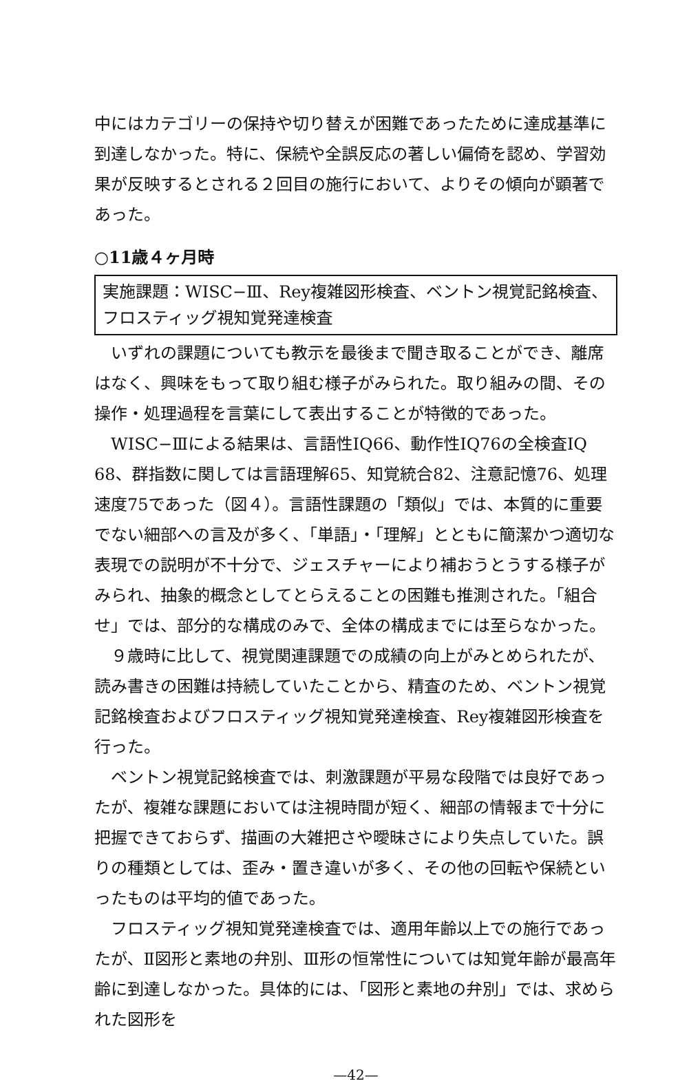中にはカテゴリーの保持や切り替えが困難であったために達成基準に到達しなかった。特に、保続や全誤反応の著しい偏倚を認め、学習効果が反映するとされる２回目の施行において、よりその傾向が顕著であった。
○11歳４ヶ月時
実施課題：WISC−Ⅲ、Rey複雑図形検査、ベントン視覚記銘検査、フロスティッグ視知覚発達検査
いずれの課題についても教示を最後まで聞き取ることができ、離席はなく、興味をもって取り組む様子がみられた。取り組みの間、その操作・処理過程を言葉にして表出することが特徴的であった。
WISC−Ⅲによる結果は、言語性IQ66、動作性IQ76の全検査IQ 68、群指数に関しては言語理解65、知覚統合82、注意記憶76、処理速度75であった（図４）。言語性課題の「類似」では、本質的に重要でない細部への言及が多く、「単語」・「理解」とともに簡潔かつ適切な表現での説明が不十分で、ジェスチャーにより補おうとうする様子がみられ、抽象的概念としてとらえることの困難も推測された。「組合せ」では、部分的な構成のみで、全体の構成までには至らなかった。
９歳時に比して、視覚関連課題での成績の向上がみとめられたが、読み書きの困難は持続していたことから、精査のため、ベントン視覚記銘検査およびフロスティッグ視知覚発達検査、Rey複雑図形検査を行った。
ベントン視覚記銘検査では、刺激課題が平易な段階では良好であったが、複雑な課題においては注視時間が短く、細部の情報まで十分に把握できておらず、描画の大雑把さや曖昧さにより失点していた。誤りの種類としては、歪み・置き違いが多く、その他の回転や保続といったものは平均的値であった。
フロスティッグ視知覚発達検査では、適用年齢以上での施行であったが、Ⅱ図形と素地の弁別、Ⅲ形の恒常性については知覚年齢が最高年齢に到達しなかった。具体的には、「図形と素地の弁別」では、求められた図形を
—42—